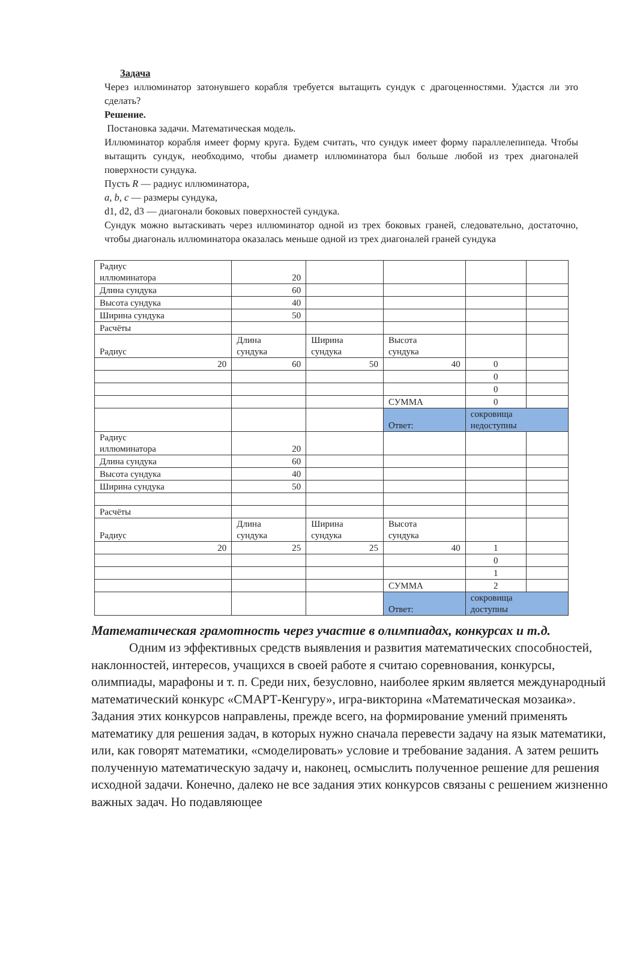Задача
Через иллюминатор затонувшего корабля требуется вытащить сундук с драгоценностями. Удастся ли это сделать?
Решение.
Постановка задачи. Математическая модель.
Иллюминатор корабля имеет форму круга. Будем считать, что сундук имеет форму параллелепипеда. Чтобы вытащить сундук, необходимо, чтобы диаметр иллюминатора был больше любой из трех диагоналей поверхности сундука.
Пусть R — радиус иллюминатора,
a, b, c — размеры сундука,
d1, d2, d3 — диагонали боковых поверхностей сундука.
Сундук можно вытаскивать через иллюминатор одной из трех боковых граней, следовательно, достаточно, чтобы диагональ иллюминатора оказалась меньше одной из трех диагоналей граней сундука
| Радиус иллюминатора | 20 | | | | |
| Длина сундука | 60 | | | | |
| Высота сундука | 40 | | | | |
| Ширина сундука | 50 | | | | |
| Расчёты | | | | | |
| Радиус | Длина сундука | Ширина сундука | Высота сундука | | |
| 20 | 60 | 50 | 40 | 0 | |
| | | | | 0 | |
| | | | | 0 | |
| | | | СУММА | 0 | |
| | | | Ответ: | сокровища недоступны | |
| Радиус иллюминатора | 20 | | | | |
| Длина сундука | 60 | | | | |
| Высота сундука | 40 | | | | |
| Ширина сундука | 50 | | | | |
| Расчёты | | | | | |
| Радиус | Длина сундука | Ширина сундука | Высота сундука | | |
| 20 | 25 | 25 | 40 | 1 | |
| | | | | 0 | |
| | | | | 1 | |
| | | | СУММА | 2 | |
| | | | Ответ: | сокровища доступны | |
Математическая грамотность через участие в олимпиадах, конкурсах и т.д.
Одним из эффективных средств выявления и развития математических способностей, наклонностей, интересов, учащихся в своей работе я считаю соревнования, конкурсы, олимпиады, марафоны и т. п. Среди них, безусловно, наиболее ярким является международный математический конкурс «СМАРТ-Кенгуру», игра-викторина «Математическая мозаика». Задания этих конкурсов направлены, прежде всего, на формирование умений применять математику для решения задач, в которых нужно сначала перевести задачу на язык математики, или, как говорят математики, «смоделировать» условие и требование задания. А затем решить полученную математическую задачу и, наконец, осмыслить полученное решение для решения исходной задачи. Конечно, далеко не все задания этих конкурсов связаны с решением жизненно важных задач. Но подавляющее